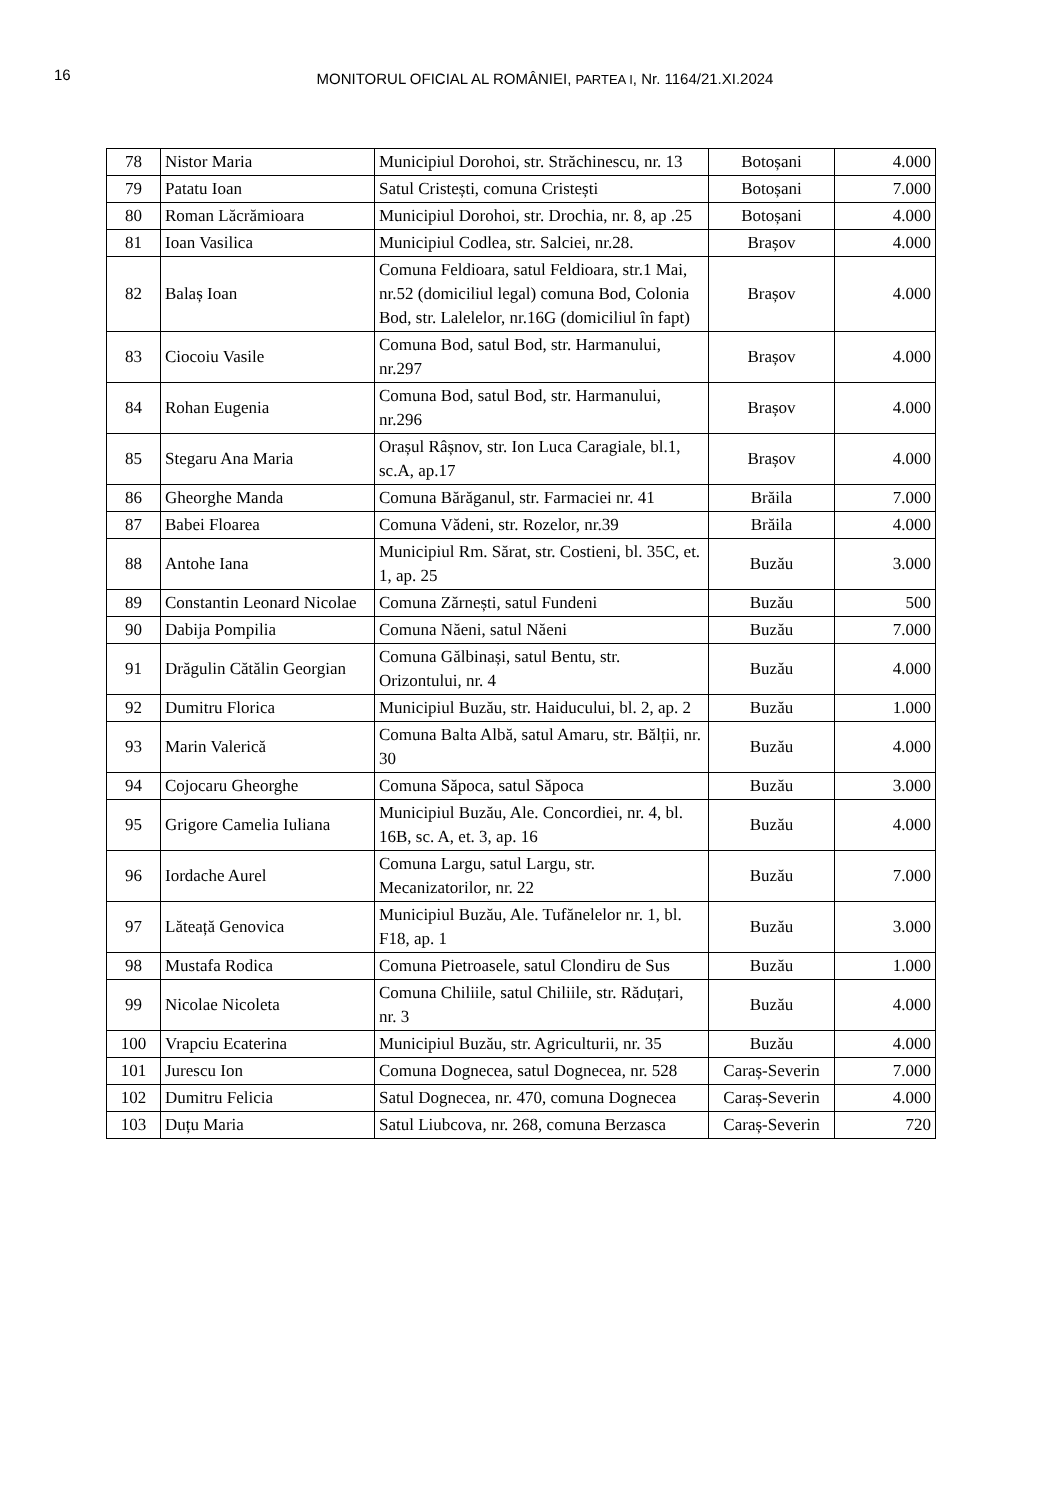16
MONITORUL OFICIAL AL ROMÂNIEI, PARTEA I, Nr. 1164/21.XI.2024
| 78 | Nistor Maria | Municipiul Dorohoi, str. Străchinescu, nr. 13 | Botoșani | 4.000 |
| 79 | Patatu Ioan | Satul Cristești, comuna Cristești | Botoșani | 7.000 |
| 80 | Roman Lăcrămioara | Municipiul Dorohoi, str. Drochia, nr. 8, ap .25 | Botoșani | 4.000 |
| 81 | Ioan Vasilica | Municipiul Codlea, str. Salciei, nr.28. | Brașov | 4.000 |
| 82 | Balaș Ioan | Comuna Feldioara, satul Feldioara, str.1 Mai, nr.52 (domiciliul legal) comuna Bod, Colonia Bod, str. Lalelelor, nr.16G (domiciliul în fapt) | Brașov | 4.000 |
| 83 | Ciocoiu Vasile | Comuna Bod, satul Bod, str. Harmanului, nr.297 | Brașov | 4.000 |
| 84 | Rohan Eugenia | Comuna Bod, satul Bod, str. Harmanului, nr.296 | Brașov | 4.000 |
| 85 | Stegaru Ana Maria | Orașul Râșnov, str. Ion Luca Caragiale, bl.1, sc.A, ap.17 | Brașov | 4.000 |
| 86 | Gheorghe Manda | Comuna Bărăganul, str. Farmaciei nr. 41 | Brăila | 7.000 |
| 87 | Babei Floarea | Comuna Vădeni, str. Rozelor, nr.39 | Brăila | 4.000 |
| 88 | Antohe Iana | Municipiul Rm. Sărat, str. Costieni, bl. 35C, et. 1, ap. 25 | Buzău | 3.000 |
| 89 | Constantin Leonard Nicolae | Comuna Zărnești, satul Fundeni | Buzău | 500 |
| 90 | Dabija Pompilia | Comuna Năeni, satul Năeni | Buzău | 7.000 |
| 91 | Drăgulin Cătălin Georgian | Comuna Gălbinași, satul Bentu, str. Orizontului, nr. 4 | Buzău | 4.000 |
| 92 | Dumitru Florica | Municipiul Buzău, str. Haiducului, bl. 2, ap. 2 | Buzău | 1.000 |
| 93 | Marin Valerică | Comuna Balta Albă, satul Amaru, str. Bălții, nr. 30 | Buzău | 4.000 |
| 94 | Cojocaru Gheorghe | Comuna Săpoca, satul Săpoca | Buzău | 3.000 |
| 95 | Grigore Camelia Iuliana | Municipiul Buzău, Ale. Concordiei, nr. 4, bl. 16B, sc. A, et. 3, ap. 16 | Buzău | 4.000 |
| 96 | Iordache Aurel | Comuna Largu, satul Largu, str. Mecanizatorilor, nr. 22 | Buzău | 7.000 |
| 97 | Lăteață Genovica | Municipiul Buzău, Ale. Tufănelelor nr. 1, bl. F18, ap. 1 | Buzău | 3.000 |
| 98 | Mustafa Rodica | Comuna Pietroasele, satul Clondiru de Sus | Buzău | 1.000 |
| 99 | Nicolae Nicoleta | Comuna Chiliile, satul Chiliile, str. Răduțari, nr. 3 | Buzău | 4.000 |
| 100 | Vrapciu Ecaterina | Municipiul Buzău, str. Agriculturii, nr. 35 | Buzău | 4.000 |
| 101 | Jurescu Ion | Comuna Dognecea, satul Dognecea, nr. 528 | Caraș-Severin | 7.000 |
| 102 | Dumitru Felicia | Satul Dognecea, nr. 470, comuna Dognecea | Caraș-Severin | 4.000 |
| 103 | Duțu Maria | Satul Liubcova, nr. 268, comuna Berzasca | Caraș-Severin | 720 |